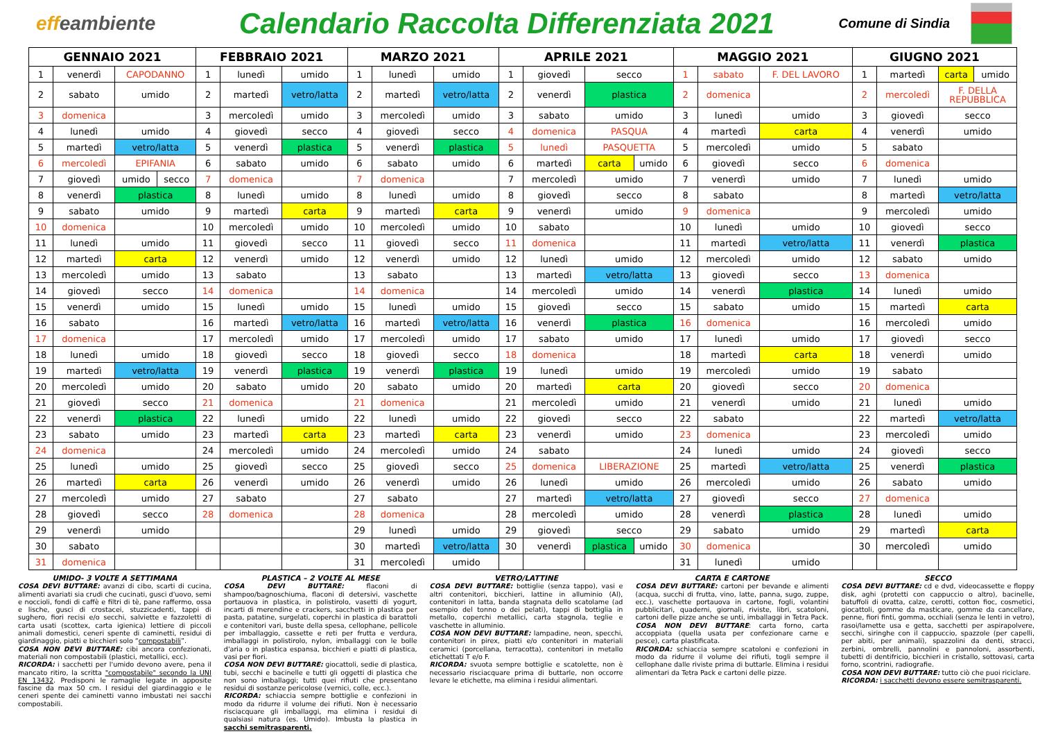effeambiente
Calendario Raccolta Differenziata 2021
Comune di Sindia
| GENNAIO 2021 | | | | FEBBRAIO 2021 | | | MARZO 2021 | | | APRILE 2021 | | | | MAGGIO 2021 | | | GIUGNO 2021 | | | |
| --- | --- | --- | --- | --- | --- | --- | --- | --- | --- | --- | --- | --- | --- | --- | --- | --- | --- | --- | --- | --- |
| 1 | venerdì | CAPODANNO | | 1 | lunedì | umido | 1 | lunedì | umido | 1 | giovedì | secco | | 1 | sabato | F. DEL LAVORO | 1 | martedì | carta | umido |
| 2 | sabato | umido | | 2 | martedì | vetro/latta | 2 | martedì | vetro/latta | 2 | venerdì | plastica | | 2 | domenica | | 2 | mercoledì | F. DELLA REPUBBLICA | |
| 3 | domenica | | | 3 | mercoledì | umido | 3 | mercoledì | umido | 3 | sabato | umido | | 3 | lunedì | umido | 3 | giovedì | secco | |
| 4 | lunedì | umido | | 4 | giovedì | secco | 4 | giovedì | secco | 4 | domenica | PASQUA | | 4 | martedì | carta | 4 | venerdì | umido | |
| 5 | martedì | vetro/latta | | 5 | venerdì | plastica | 5 | venerdì | plastica | 5 | lunedì | PASQUETTA | | 5 | mercoledì | umido | 5 | sabato | | |
| 6 | mercoledì | EPIFANIA | | 6 | sabato | umido | 6 | sabato | umido | 6 | martedì | carta | umido | 6 | giovedì | secco | 6 | domenica | | |
| 7 | giovedì | umido | secco | 7 | domenica | | 7 | domenica | | 7 | mercoledì | umido | | 7 | venerdì | umido | 7 | lunedì | umido | |
| 8 | venerdì | plastica | | 8 | lunedì | umido | 8 | lunedì | umido | 8 | giovedì | secco | | 8 | sabato | | 8 | martedì | vetro/latta | |
| 9 | sabato | umido | | 9 | martedì | carta | 9 | martedì | carta | 9 | venerdì | umido | | 9 | domenica | | 9 | mercoledì | umido | |
| 10 | domenica | | | 10 | mercoledì | umido | 10 | mercoledì | umido | 10 | sabato | | | 10 | lunedì | umido | 10 | giovedì | secco | |
| 11 | lunedì | umido | | 11 | giovedì | secco | 11 | giovedì | secco | 11 | domenica | | | 11 | martedì | vetro/latta | 11 | venerdì | plastica | |
| 12 | martedì | carta | | 12 | venerdì | umido | 12 | venerdì | umido | 12 | lunedì | umido | | 12 | mercoledì | umido | 12 | sabato | umido | |
| 13 | mercoledì | umido | | 13 | sabato | | 13 | sabato | | 13 | martedì | vetro/latta | | 13 | giovedì | secco | 13 | domenica | | |
| 14 | giovedì | secco | | 14 | domenica | | 14 | domenica | | 14 | mercoledì | umido | | 14 | venerdì | plastica | 14 | lunedì | umido | |
| 15 | venerdì | umido | | 15 | lunedì | umido | 15 | lunedì | umido | 15 | giovedì | secco | | 15 | sabato | umido | 15 | martedì | carta | |
| 16 | sabato | | | 16 | martedì | vetro/latta | 16 | martedì | vetro/latta | 16 | venerdì | plastica | | 16 | domenica | | 16 | mercoledì | umido | |
| 17 | domenica | | | 17 | mercoledì | umido | 17 | mercoledì | umido | 17 | sabato | umido | | 17 | lunedì | umido | 17 | giovedì | secco | |
| 18 | lunedì | umido | | 18 | giovedì | secco | 18 | giovedì | secco | 18 | domenica | | | 18 | martedì | carta | 18 | venerdì | umido | |
| 19 | martedì | vetro/latta | | 19 | venerdì | plastica | 19 | venerdì | plastica | 19 | lunedì | umido | | 19 | mercoledì | umido | 19 | sabato | | |
| 20 | mercoledì | umido | | 20 | sabato | umido | 20 | sabato | umido | 20 | martedì | carta | | 20 | giovedì | secco | 20 | domenica | | |
| 21 | giovedì | secco | | 21 | domenica | | 21 | domenica | | 21 | mercoledì | umido | | 21 | venerdì | umido | 21 | lunedì | umido | |
| 22 | venerdì | plastica | | 22 | lunedì | umido | 22 | lunedì | umido | 22 | giovedì | secco | | 22 | sabato | | 22 | martedì | vetro/latta | |
| 23 | sabato | umido | | 23 | martedì | carta | 23 | martedì | carta | 23 | venerdì | umido | | 23 | domenica | | 23 | mercoledì | umido | |
| 24 | domenica | | | 24 | mercoledì | umido | 24 | mercoledì | umido | 24 | sabato | | | 24 | lunedì | umido | 24 | giovedì | secco | |
| 25 | lunedì | umido | | 25 | giovedì | secco | 25 | giovedì | secco | 25 | domenica | LIBERAZIONE | | 25 | martedì | vetro/latta | 25 | venerdì | plastica | |
| 26 | martedì | carta | | 26 | venerdì | umido | 26 | venerdì | umido | 26 | lunedì | umido | | 26 | mercoledì | umido | 26 | sabato | umido | |
| 27 | mercoledì | umido | | 27 | sabato | | 27 | sabato | | 27 | martedì | vetro/latta | | 27 | giovedì | secco | 27 | domenica | | |
| 28 | giovedì | secco | | 28 | domenica | | 28 | domenica | | 28 | mercoledì | umido | | 28 | venerdì | plastica | 28 | lunedì | umido | |
| 29 | venerdì | umido | | | | | 29 | lunedì | umido | 29 | giovedì | secco | | 29 | sabato | umido | 29 | martedì | carta | |
| 30 | sabato | | | | | | 30 | martedì | vetro/latta | 30 | venerdì | plastica | umido | 30 | domenica | | 30 | mercoledì | umido | |
| 31 | domenica | | | | | | 31 | mercoledì | umido | | | | | 31 | lunedì | umido | | | | |
UMIDO- 3 VOLTE A SETTIMANA
COSA DEVI BUTTARE: avanzi di cibo, scarti di cucina, alimenti avariati sia crudi che cucinati, gusci d'uovo, semi e noccioli, fondi di caffè e filtri di tè, pane raffermo, ossa e lische, gusci di crostacei, stuzzicadenti, tappi di sughero, fiori recisi e/o secchi, salviette e fazzoletti di carta usati (scottex, carta igienica) lettiere di piccoli animali domestici, ceneri spente di caminetti, residui di giardinaggio, piatti e bicchieri solo “compostabili”.
COSA NON DEVI BUTTARE: cibi ancora confezionati, materiali non compostabili (plastici, metallici, ecc).
RICORDA: i sacchetti per l'umido devono avere, pena il mancato ritiro, la scritta "compostabile" secondo la UNI EN 13432. Predisponi le ramaglie legate in apposite fascine da max 50 cm. I residui del giardinaggio e le ceneri spente dei caminetti vanno imbustati nei sacchi compostabili.
PLASTICA – 2 VOLTE AL MESE
COSA DEVI BUTTARE: flaconi di shampoo/bagnoschiuma, flaconi di detersivi, vaschette portauova in plastica, in polistirolo, vasetti di yogurt, incarti di merendine e crackers, sacchetti in plastica per pasta, patatine, surgelati, coperchi in plastica di barattoli e contenitori vari, buste della spesa, cellophane, pellicole per imballaggio, cassette e reti per frutta e verdura, imballaggi in polistirolo, nylon, imballaggi con le bolle d'aria o in plastica espansa, bicchieri e piatti di plastica, vasi per fiori.
COSA NON DEVI BUTTARE: giocattoli, sedie di plastica, tubi, secchi e bacinelle e tutti gli oggetti di plastica che non sono imballaggi; tutti quei rifiuti che presentano residui di sostanze pericolose (vernici, colle, ecc.).
RICORDA: schiaccia sempre bottiglie e confezioni in modo da ridurre il volume dei rifiuti. Non è necessario risciacquare gli imballaggi, ma elimina i residui di qualsiasi natura (es. Umido). Imbusta la plastica in sacchi semitrasparenti.
VETRO/LATTINE
COSA DEVI BUTTARE: bottiglie (senza tappo), vasi e altri contenitori, bicchieri, lattine in alluminio (Al), contenitori in latta, banda stagnata dello scatolame (ad esempio del tonno o dei pelati), tappi di bottiglia in metallo, coperchi metallici, carta stagnola, teglie e vaschette in alluminio.
COSA NON DEVI BUTTARE: lampadine, neon, specchi, contenitori in pirex, piatti e/o contenitori in materiali ceramici (porcellana, terracotta), contenitori in metallo etichettati T e/o F.
RICORDA: svuota sempre bottiglie e scatolette, non è necessario risciacquare prima di buttarle, non occorre levare le etichette, ma elimina i residui alimentari.
CARTA E CARTONE
COSA DEVI BUTTARE: cartoni per bevande e alimenti (acqua, succhi di frutta, vino, latte, panna, sugo, zuppe, ecc.), vaschette portauova in cartone, fogli, volantini pubblicitari, quaderni, giornali, riviste, libri, scatoloni, cartoni delle pizze anche se unti, imballaggi in Tetra Pack.
COSA NON DEVI BUTTARE: carta forno, carta accoppiata (quella usata per confezionare carne e pesce), carta plastificata.
RICORDA: schiaccia sempre scatoloni e confezioni in modo da ridurre il volume dei rifiuti, togli sempre il cellophane dalle riviste prima di buttarle. Elimina i residui alimentari da Tetra Pack e cartoni delle pizze.
SECCO
COSA DEVI BUTTARE: cd e dvd, videocassette e floppy disk, aghi (protetti con cappuccio o altro), bacinelle, batuffoli di ovatta, calze, cerotti, cotton fioc, cosmetici, giocattoli, gomme da masticare, gomme da cancellare, penne, fiori finti, gomma, occhiali (senza le lenti in vetro), rasoi/lamette usa e getta, sacchetti per aspirapolvere, secchi, siringhe con il cappuccio, spazzole (per capelli, per abiti, per animali), spazzolini da denti, stracci, zerbini, ombrelli, pannolini e pannoloni, assorbenti, tubetti di dentifricio, bicchieri in cristallo, sottovasi, carta forno, scontrini, radiografie.
COSA NON DEVI BUTTARE: tutto ciò che puoi riciclare.
RICORDA: i sacchetti devono essere semitrasparenti.